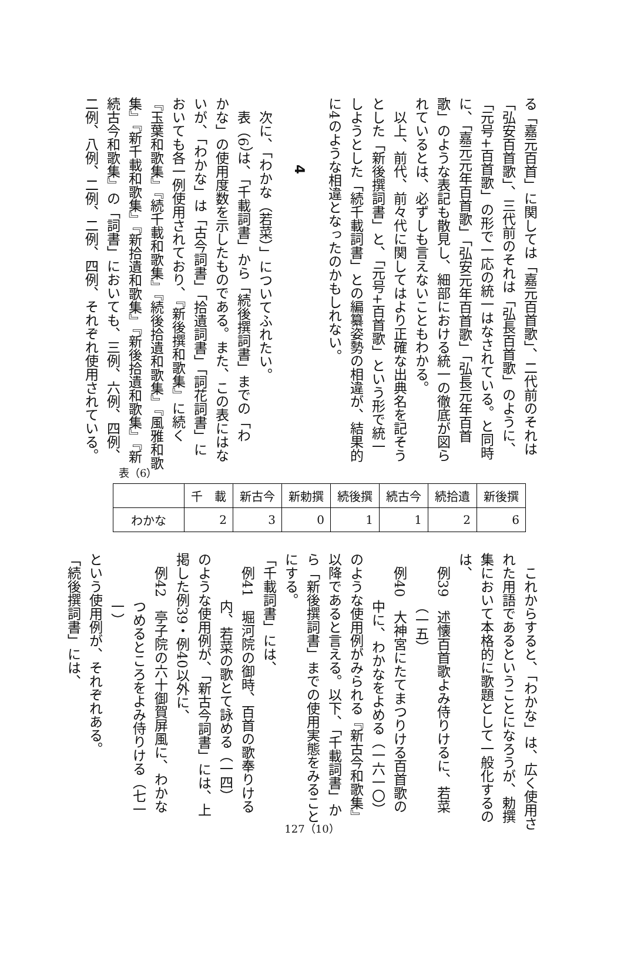る「嘉元百首」に関しては「嘉元百首歌」、二代前のそれは
「弘安百首歌」、三代前のそれは「弘長百首歌」のように、
「元号+百首歌」の形で一応の統一はなされている。と同時
に、「嘉元元年百首歌」「弘安元年百首歌」「弘長元年百首
歌」のような表記も散見し、細部における統一の徹底が図ら
れているとは、必ずしも言えないこともわかる。
以上、前代、前々代に関してはより正確な出典名を記そう
とした「新後撰詞書」と、「元号+百首歌」という形で統一
しようとした「続千載詞書」との編纂姿勢の相違が、結果的
に4のような相違となったのかもしれない。
4
次に、「わかな（若菜）」についてふれたい。
表（6）は、「千載詞書」から「続後撰詞書」までの「わ
かな」の使用度数を示したものである。また、この表にはな
いが、「わかな」は「古今詞書」「拾遺詞書」「詞花詞書」に
おいても各一例使用されており、『新後撰和歌集』に続く
『玉葉和歌集』『続千載和歌集』『続後拾遺和歌集』『風雅和歌
集』『新千載和歌集』『新拾遺和歌集』『新後拾遺和歌集』『新
続古今和歌集』の「詞書」においても、三例、六例、四例、
二例、八例、二例、二例、四例、それぞれ使用されている。
表（6）
| | 千 載 | 新古今 | 新勅撰 | 続後撰 | 続古今 | 続拾遺 | 新後撰 |
| --- | --- | --- | --- | --- | --- | --- | --- |
| わかな | 2 | 3 | 0 | 1 | 1 | 2 | 6 |
これからすると、「わかな」は、広く使用さ
れた用語であるということになろうが、勅撰
集において本格的に歌題として一般化するの
は、
例39　述懐百首歌よみ侍りけるに、若菜
（一五）
例40　大神宮にたてまつりける百首歌の
中に、わかなをよめる（一六一〇）
のような使用例がみられる『新古今和歌集』
以降であると言える。以下、「千載詞書」か
ら「新後撰詞書」までの使用実態をみること
にする。
「千載詞書」には、
例41　堀河院の御時、百首の歌奉りける
内、若菜の歌とて詠める（一四）
のような使用例が、「新古今詞書」には、上
掲した例39・例40以外に、
例42　亭子院の六十御賀屏風に、わかな
つめるところをよみ侍りける（七一
一）
という使用例が、それぞれある。
「続後撰詞書」には、
127（10）